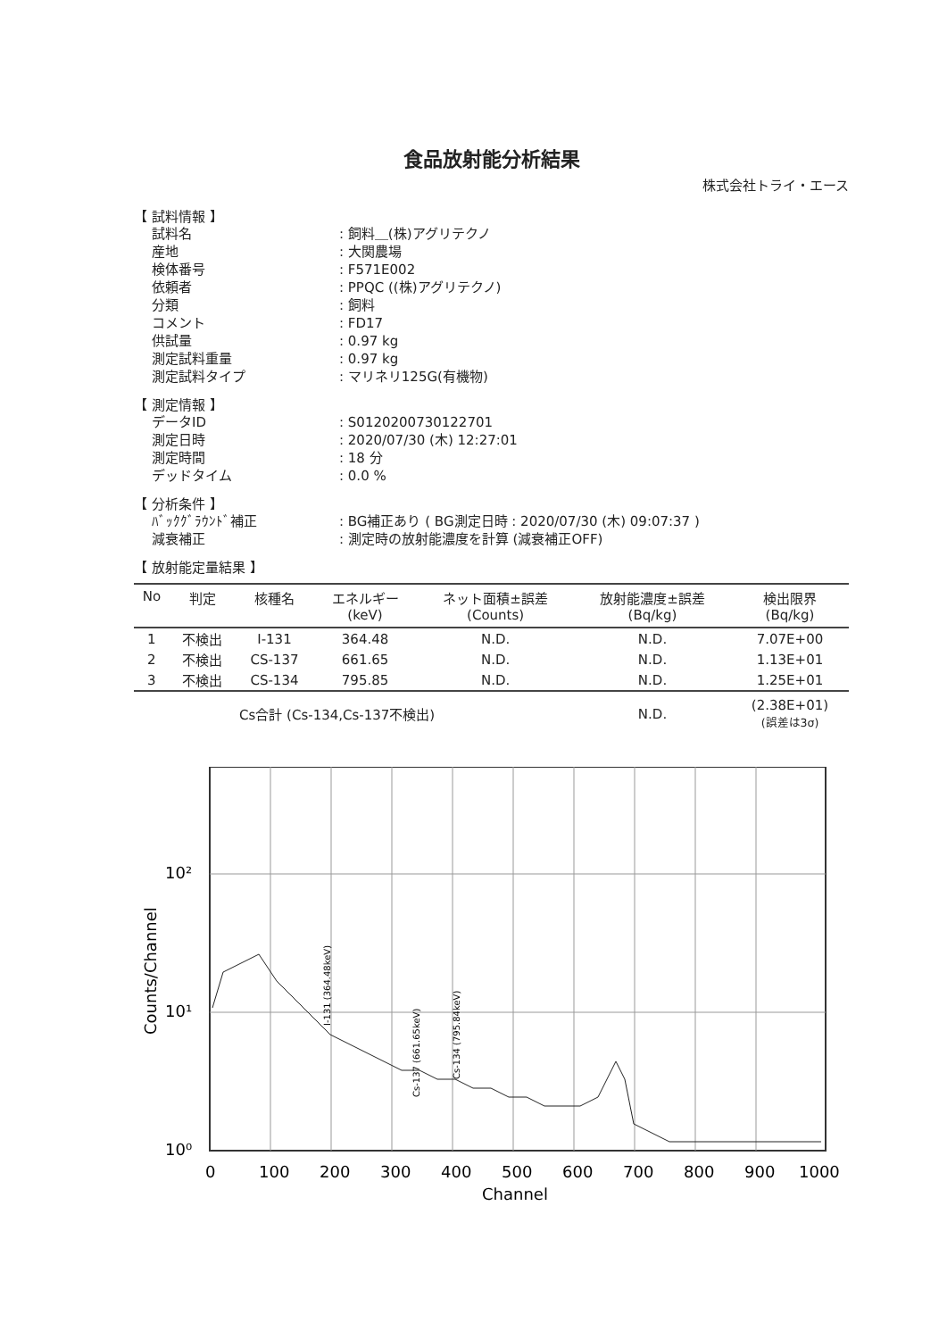食品放射能分析結果
株式会社トライ・エース
【 試料情報 】
試料名
: 飼料＿(株)アグリテクノ
産地
: 大関農場
検体番号
: F571E002
依頼者
: PPQC ((株)アグリテクノ)
分類
: 飼料
コメント
: FD17
供試量
: 0.97 kg
測定試料重量
: 0.97 kg
測定試料タイプ
: マリネリ125G(有機物)
【 測定情報 】
データID
: S0120200730122701
測定日時
: 2020/07/30 (木) 12:27:01
測定時間
: 18 分
デッドタイム
: 0.0 %
【 分析条件 】
ﾊﾞｯｸｸﾞﾗｳﾝﾄﾞ補正
: BG補正あり ( BG測定日時 : 2020/07/30 (木) 09:07:37 )
減衰補正
: 測定時の放射能濃度を計算 (減衰補正OFF)
【 放射能定量結果 】
| No | 判定 | 核種名 | エネルギー (keV) | ネット面積±誤差 (Counts) | 放射能濃度±誤差 (Bq/kg) | 検出限界 (Bq/kg) |
| --- | --- | --- | --- | --- | --- | --- |
| 1 | 不検出 | I-131 | 364.48 | N.D. | N.D. | 7.07E+00 |
| 2 | 不検出 | CS-137 | 661.65 | N.D. | N.D. | 1.13E+01 |
| 3 | 不検出 | CS-134 | 795.85 | N.D. | N.D. | 1.25E+01 |
| | | Cs合計 (Cs-134,Cs-137不検出) | | | N.D. | (2.38E+01) (誤差は3σ) |
10²
10¹
10⁰
0
100
200
300
400
500
600
700
800
900
1000
Channel
Counts/Channel
I-131 (364.48keV)
Cs-137 (661.65keV)
Cs-134 (795.84keV)